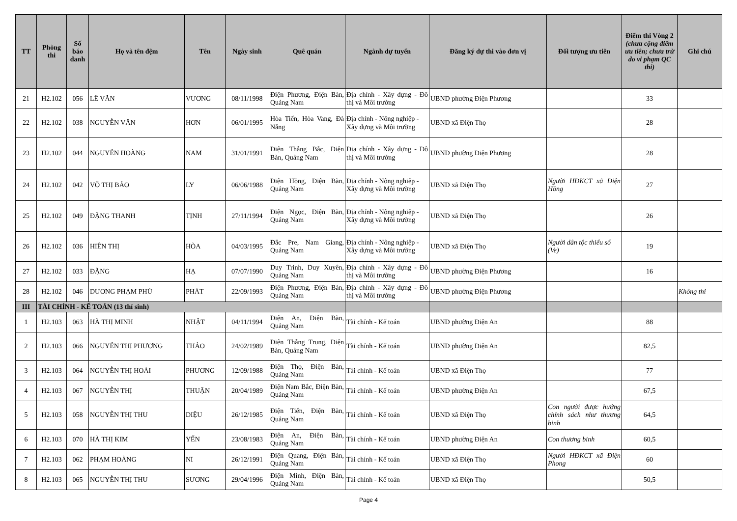| TT | Phòng thi | Số báo danh | Họ và tên đệm | Tên | Ngày sinh | Quê quán | Ngành dự tuyển | Đăng ký dự thi vào đơn vị | Đối tượng ưu tiên | Điểm thi Vòng 2 (chưa cộng điểm ưu tiên; chưa trừ do vi phạm QC thi) | Ghi chú |
| --- | --- | --- | --- | --- | --- | --- | --- | --- | --- | --- | --- |
| 21 | H2.102 | 056 | LÊ VĂN | VƯƠNG | 08/11/1998 | Điện Phương, Điện Bàn, Quảng Nam | Địa chính - Xây dựng - Đô thị và Môi trường | UBND phường Điện Phương | | 33 | |
| 22 | H2.102 | 038 | NGUYỄN VĂN | HƠN | 06/01/1995 | Hòa Tiến, Hòa Vang, Đà Nẵng | Địa chính - Nông nghiệp - Xây dựng và Môi trường | UBND xã Điện Thọ | | 28 | |
| 23 | H2.102 | 044 | NGUYỄN HOÀNG | NAM | 31/01/1991 | Điện Thắng Bắc, Điện Bàn, Quảng Nam | Địa chính - Xây dựng - Đô thị và Môi trường | UBND phường Điện Phương | | 28 | |
| 24 | H2.102 | 042 | VÕ THỊ BẢO | LY | 06/06/1988 | Điện Hồng, Điện Bàn, Quảng Nam | Địa chính - Nông nghiệp - Xây dựng và Môi trường | UBND xã Điện Thọ | Người HĐKCT xã Điện Hồng | 27 | |
| 25 | H2.102 | 049 | ĐẶNG THANH | TỊNH | 27/11/1994 | Điện Ngọc, Điện Bàn, Quảng Nam | Địa chính - Nông nghiệp - Xây dựng và Môi trường | UBND xã Điện Thọ | | 26 | |
| 26 | H2.102 | 036 | HIÊN THỊ | HÒA | 04/03/1995 | Đắc Pre, Nam Giang, Quảng Nam | Địa chính - Nông nghiệp - Xây dựng và Môi trường | UBND xã Điện Thọ | Người dân tộc thiểu số (Ve) | 19 | |
| 27 | H2.102 | 033 | ĐẶNG | HẠ | 07/07/1990 | Duy Trinh, Duy Xuyên, Quảng Nam | Địa chính - Xây dựng - Đô thị và Môi trường | UBND phường Điện Phương | | 16 | |
| 28 | H2.102 | 046 | DƯƠNG PHẠM PHÚ | PHÁT | 22/09/1993 | Điện Phương, Điện Bàn, Quảng Nam | Địa chính - Xây dựng - Đô thị và Môi trường | UBND phường Điện Phương | | | Không thi |
| III | TÀI CHÍNH - KẾ TOÁN (13 thí sinh) | | | | | | | | | | |
| 1 | H2.103 | 063 | HÀ THỊ MINH | NHẬT | 04/11/1994 | Điện An, Điện Bàn, Quảng Nam | Tài chính - Kế toán | UBND phường Điện An | | 88 | |
| 2 | H2.103 | 066 | NGUYỄN THỊ PHƯƠNG | THẢO | 24/02/1989 | Điện Thắng Trung, Điện Bàn, Quảng Nam | Tài chính - Kế toán | UBND phường Điện An | | 82,5 | |
| 3 | H2.103 | 064 | NGUYỄN THỊ HOÀI | PHƯƠNG | 12/09/1988 | Điện Thọ, Điện Bàn, Quảng Nam | Tài chính - Kế toán | UBND xã Điện Thọ | | 77 | |
| 4 | H2.103 | 067 | NGUYỄN THỊ | THUẬN | 20/04/1989 | Điện Nam Bắc, Điện Bàn, Quảng Nam | Tài chính - Kế toán | UBND phường Điện An | | 67,5 | |
| 5 | H2.103 | 058 | NGUYỄN THỊ THU | DIỆU | 26/12/1985 | Điện Tiến, Điện Bàn, Quảng Nam | Tài chính - Kế toán | UBND xã Điện Thọ | Con người được hưởng chính sách như thương binh | 64,5 | |
| 6 | H2.103 | 070 | HÀ THỊ KIM | YẾN | 23/08/1983 | Điện An, Điện Bàn, Quảng Nam | Tài chính - Kế toán | UBND phường Điện An | Con thương binh | 60,5 | |
| 7 | H2.103 | 062 | PHẠM HOÀNG | NI | 26/12/1991 | Điện Quang, Điện Bàn, Quảng Nam | Tài chính - Kế toán | UBND xã Điện Thọ | Người HĐKCT xã Điện Phong | 60 | |
| 8 | H2.103 | 065 | NGUYỄN THỊ THU | SƯƠNG | 29/04/1996 | Điện Minh, Điện Bàn, Quảng Nam | Tài chính - Kế toán | UBND xã Điện Thọ | | 50,5 | |
Page 4